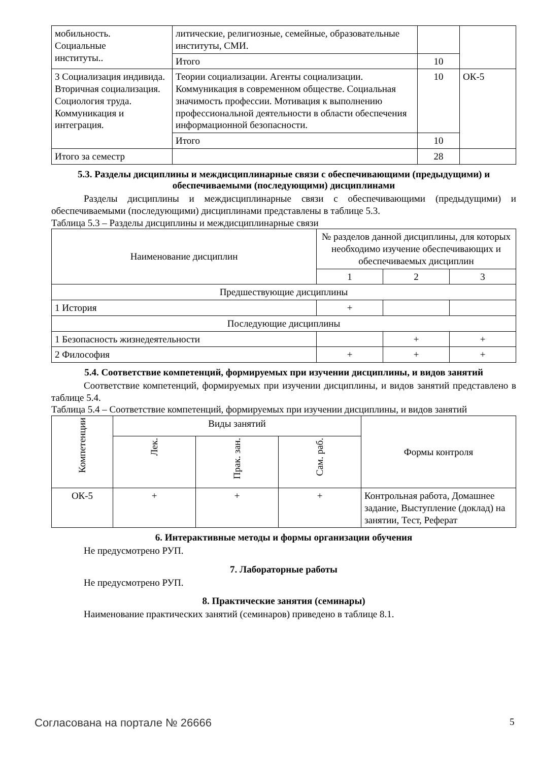| мобильность. Социальные институты.. | литические, религиозные, семейные, образовательные институты, СМИ. | | |
| | Итого | 10 | |
| 3 Социализация индивида. Вторичная социализация. Социология труда. Коммуникация и интеграция. | Теории социализации. Агенты социализации. Коммуникация в современном обществе. Социальная значимость профессии. Мотивация к выполнению профессиональной деятельности в области обеспечения информационной безопасности. | 10 | ОК-5 |
| | Итого | 10 | |
| Итого за семестр | | 28 | |
5.3. Разделы дисциплины и междисциплинарные связи с обеспечивающими (предыдущими) и обеспечиваемыми (последующими) дисциплинами
Разделы дисциплины и междисциплинарные связи с обеспечивающими (предыдущими) и обеспечиваемыми (последующими) дисциплинами представлены в таблице 5.3.
Таблица 5.3 – Разделы дисциплины и междисциплинарные связи
| Наименование дисциплин | № разделов данной дисциплины, для которых необходимо изучение обеспечивающих и обеспечиваемых дисциплин | | |
| --- | --- | --- | --- |
| | 1 | 2 | 3 |
| Предшествующие дисциплины | | | |
| 1 История | + | | |
| Последующие дисциплины | | | |
| 1 Безопасность жизнедеятельности | | + | + |
| 2 Философия | + | + | + |
5.4. Соответствие компетенций, формируемых при изучении дисциплины, и видов занятий
Соответствие компетенций, формируемых при изучении дисциплины, и видов занятий представлено в таблице 5.4.
Таблица 5.4 – Соответствие компетенций, формируемых при изучении дисциплины, и видов занятий
| Компетенции | Виды занятий | | | Формы контроля |
| --- | --- | --- | --- | --- |
| | Лек. | Прак. зан. | Сам. раб. | |
| ОК-5 | + | + | + | Контрольная работа, Домашнее задание, Выступление (доклад) на занятии, Тест, Реферат |
6. Интерактивные методы и формы организации обучения
Не предусмотрено РУП.
7. Лабораторные работы
Не предусмотрено РУП.
8. Практические занятия (семинары)
Наименование практических занятий (семинаров) приведено в таблице 8.1.
Согласована на портале № 26666 5